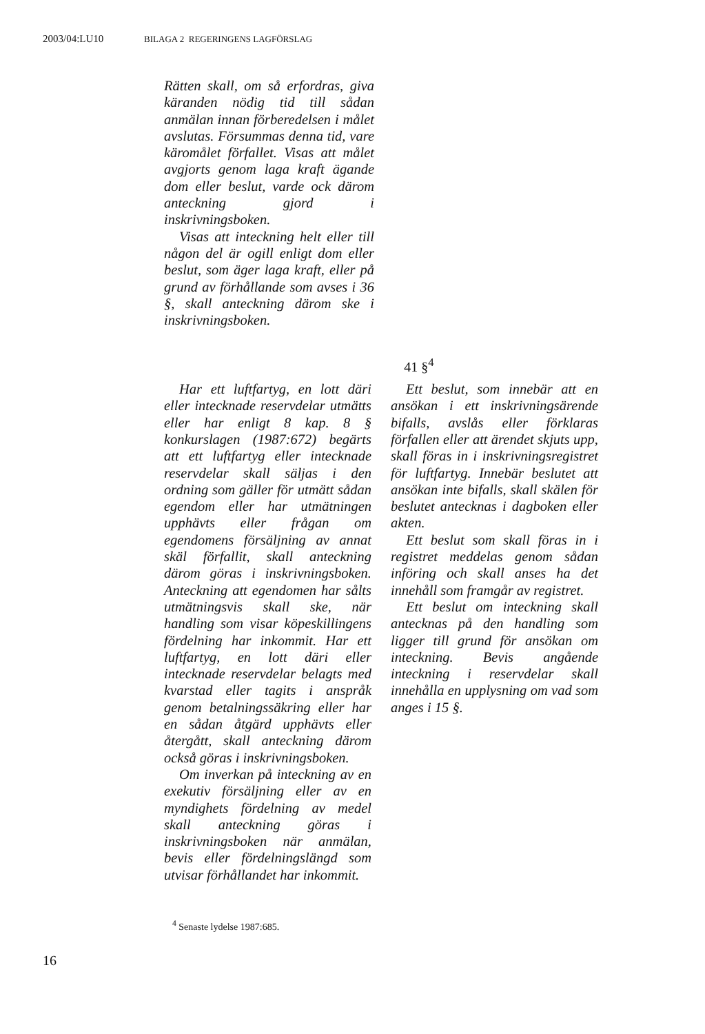2003/04:LU10 BILAGA 2 REGERINGENS LAGFÖRSLAG
Rätten skall, om så erfordras, giva käranden nödig tid till sådan anmälan innan förberedelsen i målet avslutas. Försummas denna tid, vare käromålet förfallet. Visas att målet avgjorts genom laga kraft ägande dom eller beslut, varde ock därom anteckning gjord i inskrivningsboken.
Visas att inteckning helt eller till någon del är ogill enligt dom eller beslut, som äger laga kraft, eller på grund av förhållande som avses i 36 §, skall anteckning därom ske i inskrivningsboken.
41 §<sup>4</sup>
Har ett luftfartyg, en lott däri eller intecknade reservdelar utmätts eller har enligt 8 kap. 8 § konkurslagen (1987:672) begärts att ett luftfartyg eller intecknade reservdelar skall säljas i den ordning som gäller för utmätt sådan egendom eller har utmätningen upphävts eller frågan om egendomens försäljning av annat skäl förfallit, skall anteckning därom göras i inskrivningsboken. Anteckning att egendomen har sålts utmätningsvis skall ske, när handling som visar köpeskillingens fördelning har inkommit. Har ett luftfartyg, en lott däri eller intecknade reservdelar belagts med kvarstad eller tagits i anspråk genom betalningssäkring eller har en sådan åtgärd upphävts eller återgått, skall anteckning därom också göras i inskrivningsboken.
Om inverkan på inteckning av en exekutiv försäljning eller av en myndighets fördelning av medel skall anteckning göras i inskrivningsboken när anmälan, bevis eller fördelningslängd som utvisar förhållandet har inkommit.
Ett beslut, som innebär att en ansökan i ett inskrivningsärende bifalls, avslås eller förklaras förfallen eller att ärendet skjuts upp, skall föras in i inskrivningsregistret för luftfartyg. Innebär beslutet att ansökan inte bifalls, skall skälen för beslutet antecknas i dagboken eller akten.
Ett beslut som skall föras in i registret meddelas genom sådan införing och skall anses ha det innehåll som framgår av registret.
Ett beslut om inteckning skall antecknas på den handling som ligger till grund för ansökan om inteckning. Bevis angående inteckning i reservdelar skall innehålla en upplysning om vad som anges i 15 §.
<sup>4</sup> Senaste lydelse 1987:685.
16